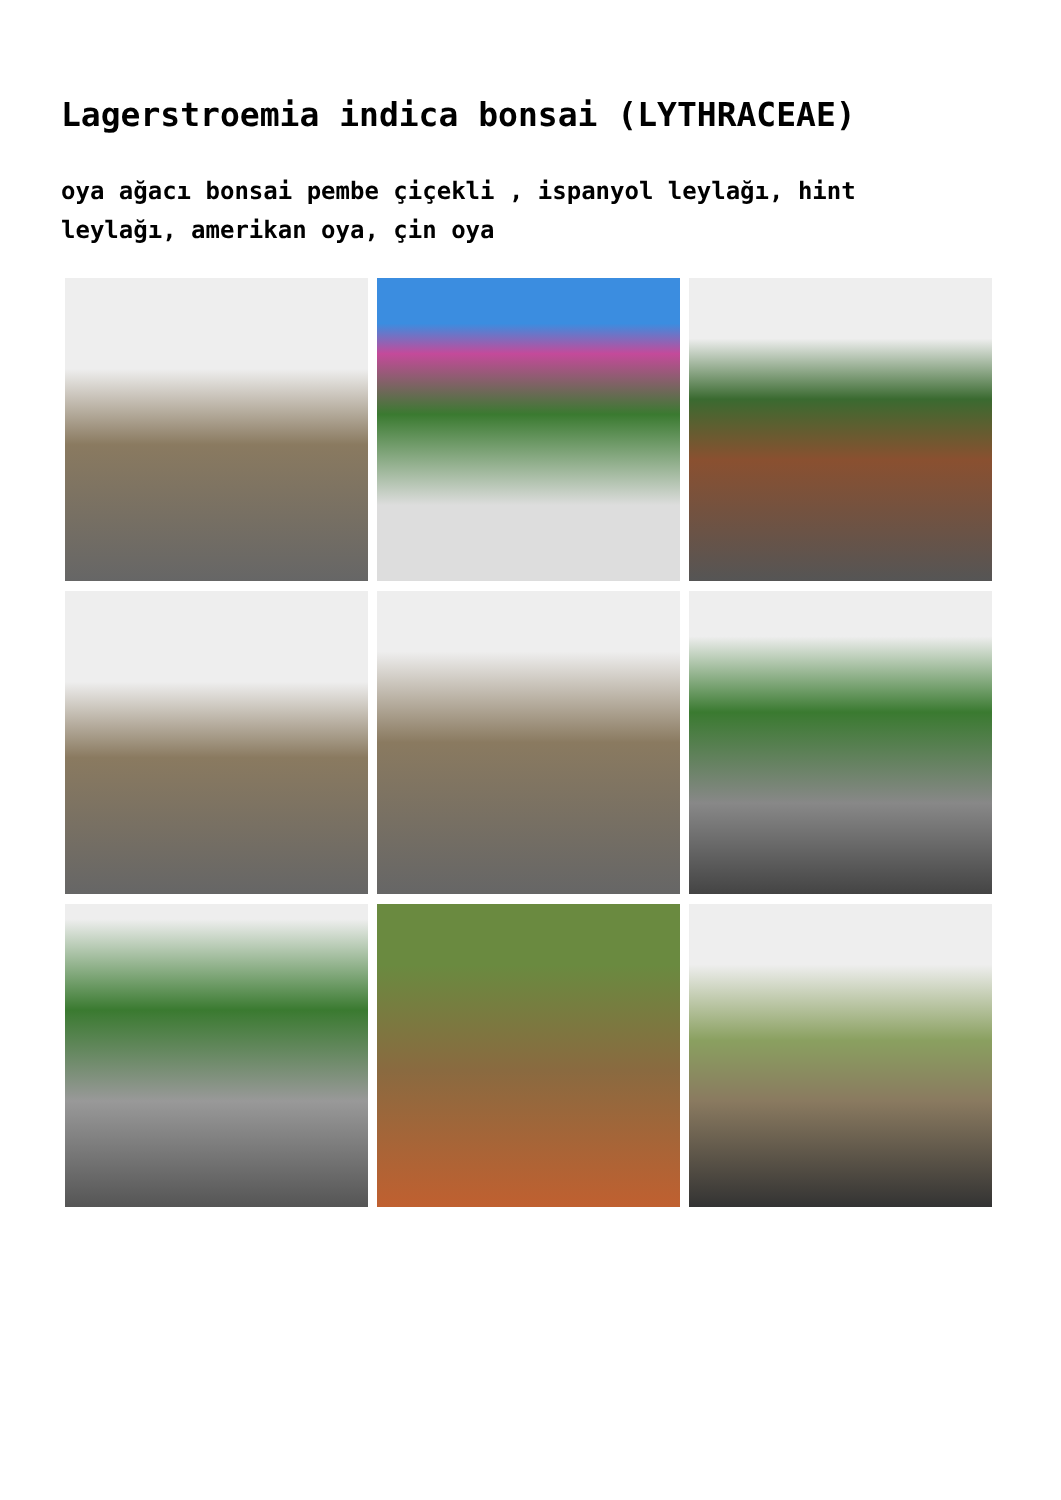Lagerstroemia indica bonsai (LYTHRACEAE)
oya ağacı bonsai pembe çiçekli , ispanyol leylağı, hint leylağı, amerikan oya, çin oya